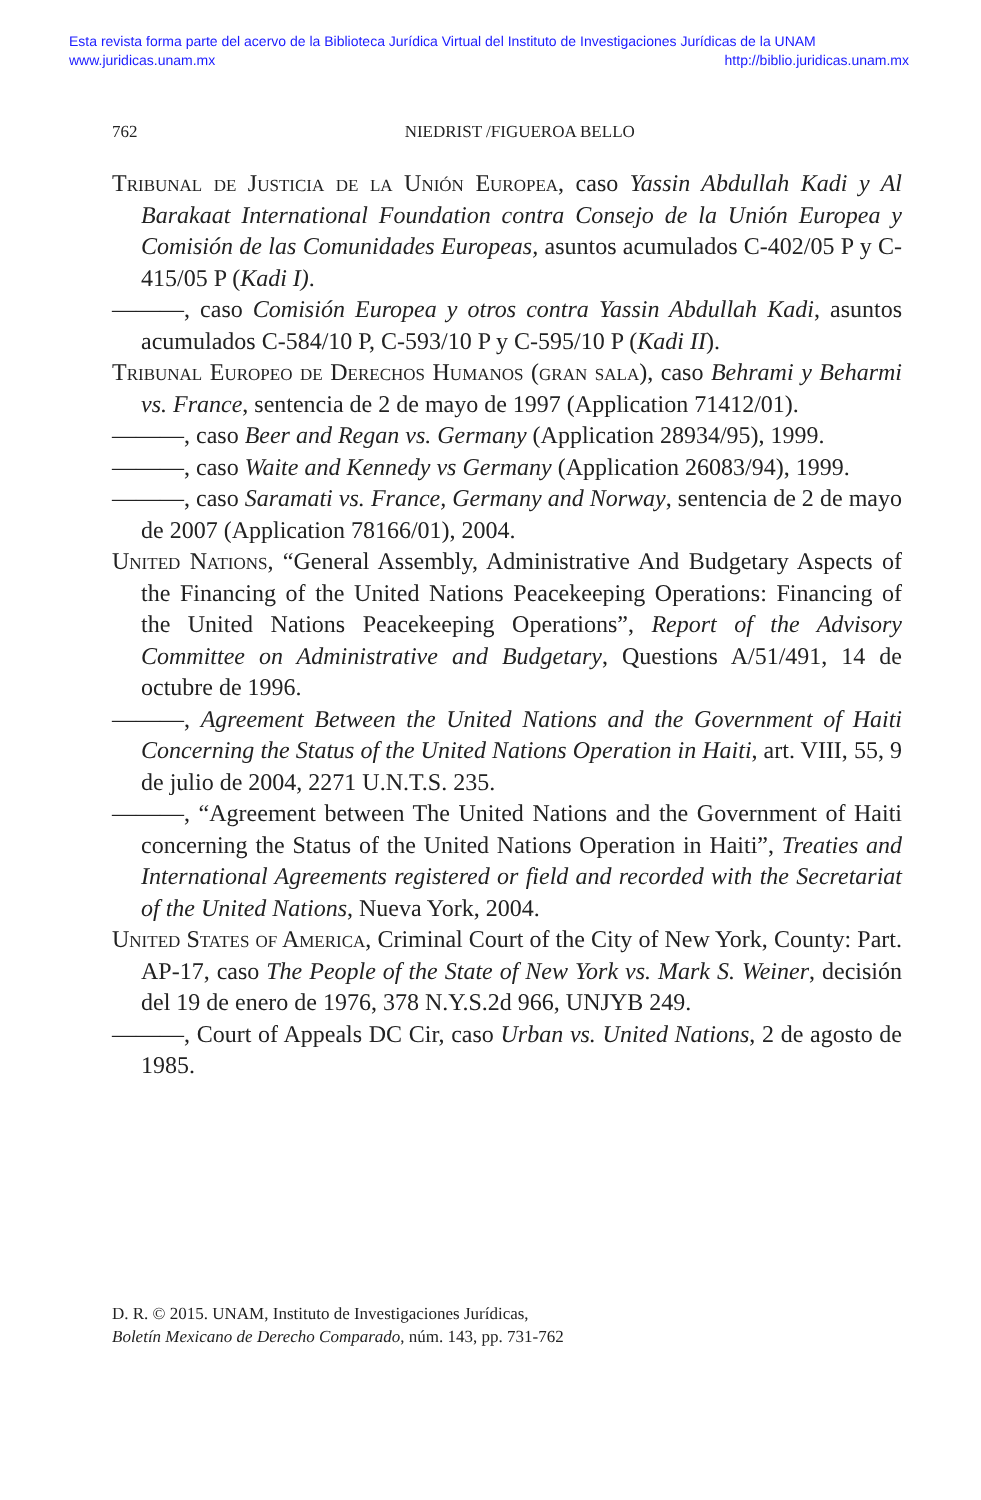Esta revista forma parte del acervo de la Biblioteca Jurídica Virtual del Instituto de Investigaciones Jurídicas de la UNAM
www.juridicas.unam.mx http://biblio.juridicas.unam.mx
762 NIEDRIST /FIGUEROA BELLO
Tribunal de Justicia de la Unión Europea, caso Yassin Abdullah Kadi y Al Barakaat International Foundation contra Consejo de la Unión Europea y Comisión de las Comunidades Europeas, asuntos acumulados C-402/05 P y C-415/05 P (Kadi I).
———, caso Comisión Europea y otros contra Yassin Abdullah Kadi, asuntos acumulados C-584/10 P, C-593/10 P y C-595/10 P (Kadi II).
Tribunal Europeo de Derechos Humanos (gran sala), caso Behrami y Beharmi vs. France, sentencia de 2 de mayo de 1997 (Application 71412/01).
———, caso Beer and Regan vs. Germany (Application 28934/95), 1999.
———, caso Waite and Kennedy vs Germany (Application 26083/94), 1999.
———, caso Saramati vs. France, Germany and Norway, sentencia de 2 de mayo de 2007 (Application 78166/01), 2004.
United Nations, “General Assembly, Administrative And Budgetary Aspects of the Financing of the United Nations Peacekeeping Operations: Financing of the United Nations Peacekeeping Operations”, Report of the Advisory Committee on Administrative and Budgetary, Questions A/51/491, 14 de octubre de 1996.
———, Agreement Between the United Nations and the Government of Haiti Concerning the Status of the United Nations Operation in Haiti, art. VIII, 55, 9 de julio de 2004, 2271 U.N.T.S. 235.
———, “Agreement between The United Nations and the Government of Haiti concerning the Status of the United Nations Operation in Haiti”, Treaties and International Agreements registered or field and recorded with the Secretariat of the United Nations, Nueva York, 2004.
United States of America, Criminal Court of the City of New York, County: Part. AP-17, caso The People of the State of New York vs. Mark S. Weiner, decisión del 19 de enero de 1976, 378 N.Y.S.2d 966, UNJYB 249.
———, Court of Appeals DC Cir, caso Urban vs. United Nations, 2 de agosto de 1985.
D. R. © 2015. UNAM, Instituto de Investigaciones Jurídicas,
Boletín Mexicano de Derecho Comparado, núm. 143, pp. 731-762